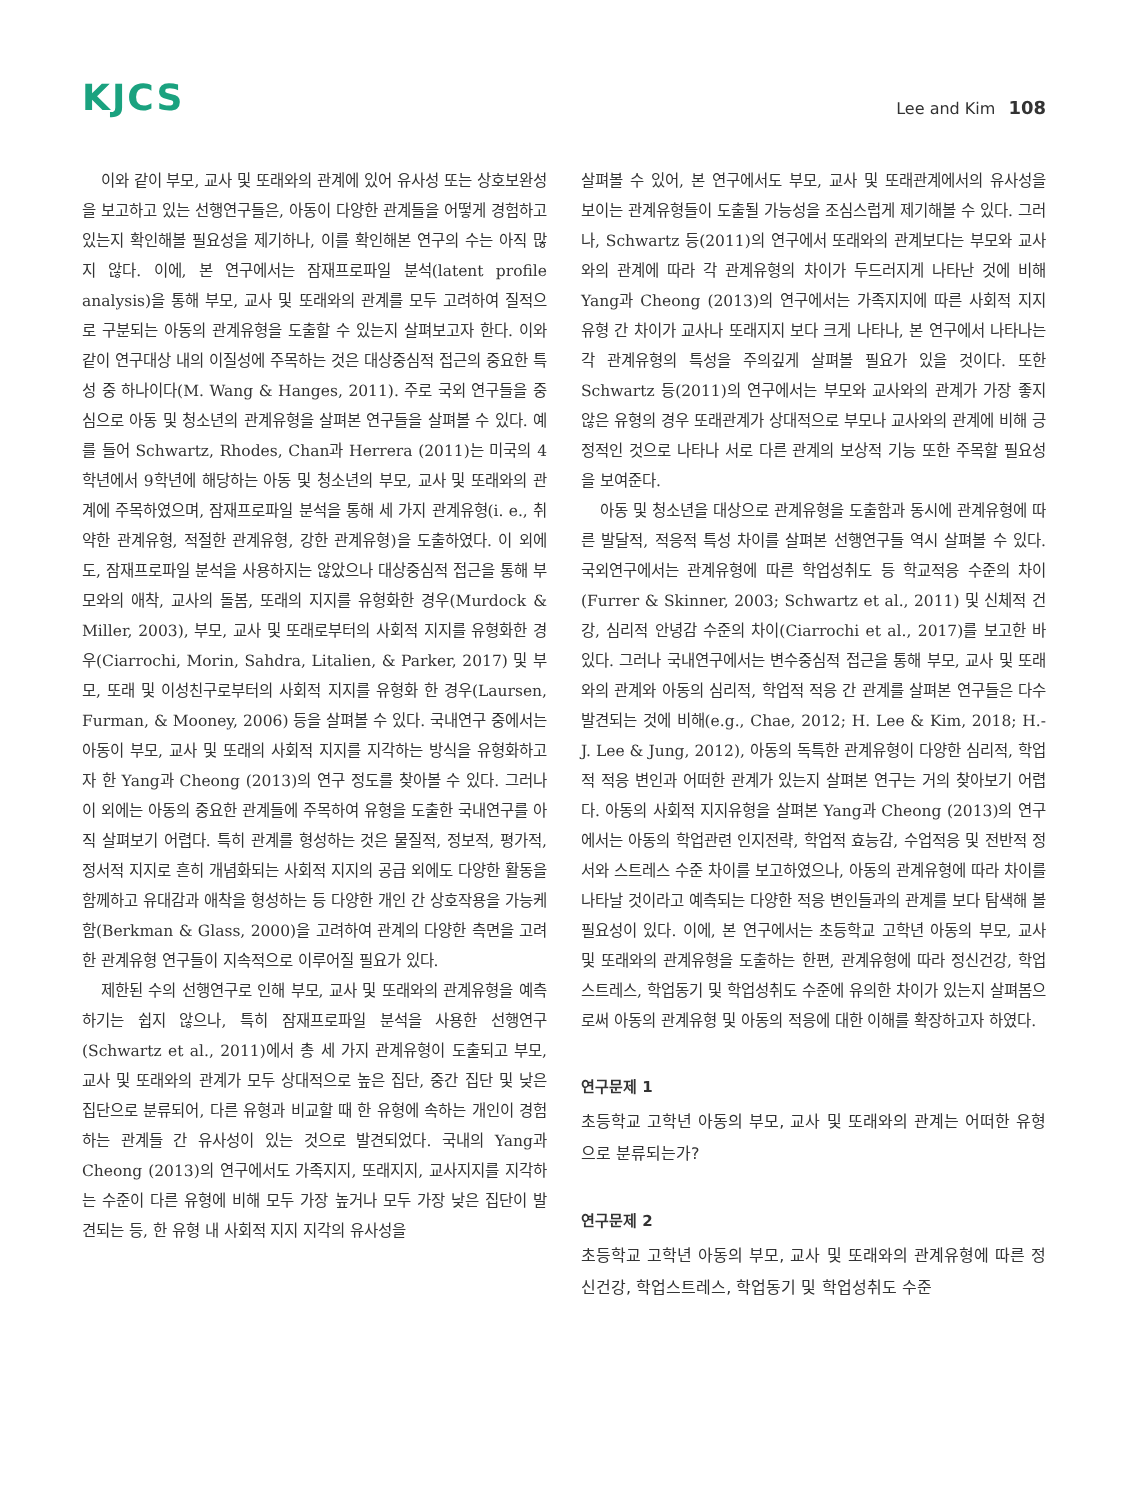KJCS
Lee and Kim 108
이와 같이 부모, 교사 및 또래와의 관계에 있어 유사성 또는 상호보완성을 보고하고 있는 선행연구들은, 아동이 다양한 관계들을 어떻게 경험하고 있는지 확인해볼 필요성을 제기하나, 이를 확인해본 연구의 수는 아직 많지 않다. 이에, 본 연구에서는 잠재프로파일 분석(latent profile analysis)을 통해 부모, 교사 및 또래와의 관계를 모두 고려하여 질적으로 구분되는 아동의 관계유형을 도출할 수 있는지 살펴보고자 한다. 이와 같이 연구대상 내의 이질성에 주목하는 것은 대상중심적 접근의 중요한 특성 중 하나이다(M. Wang & Hanges, 2011). 주로 국외 연구들을 중심으로 아동 및 청소년의 관계유형을 살펴본 연구들을 살펴볼 수 있다. 예를 들어 Schwartz, Rhodes, Chan과 Herrera (2011)는 미국의 4학년에서 9학년에 해당하는 아동 및 청소년의 부모, 교사 및 또래와의 관계에 주목하였으며, 잠재프로파일 분석을 통해 세 가지 관계유형(i. e., 취약한 관계유형, 적절한 관계유형, 강한 관계유형)을 도출하였다. 이 외에도, 잠재프로파일 분석을 사용하지는 않았으나 대상중심적 접근을 통해 부모와의 애착, 교사의 돌봄, 또래의 지지를 유형화한 경우(Murdock & Miller, 2003), 부모, 교사 및 또래로부터의 사회적 지지를 유형화한 경우(Ciarrochi, Morin, Sahdra, Litalien, & Parker, 2017) 및 부모, 또래 및 이성친구로부터의 사회적 지지를 유형화 한 경우(Laursen, Furman, & Mooney, 2006) 등을 살펴볼 수 있다. 국내연구 중에서는 아동이 부모, 교사 및 또래의 사회적 지지를 지각하는 방식을 유형화하고자 한 Yang과 Cheong (2013)의 연구 정도를 찾아볼 수 있다. 그러나 이 외에는 아동의 중요한 관계들에 주목하여 유형을 도출한 국내연구를 아직 살펴보기 어렵다. 특히 관계를 형성하는 것은 물질적, 정보적, 평가적, 정서적 지지로 흔히 개념화되는 사회적 지지의 공급 외에도 다양한 활동을 함께하고 유대감과 애착을 형성하는 등 다양한 개인 간 상호작용을 가능케 함(Berkman & Glass, 2000)을 고려하여 관계의 다양한 측면을 고려한 관계유형 연구들이 지속적으로 이루어질 필요가 있다.
제한된 수의 선행연구로 인해 부모, 교사 및 또래와의 관계유형을 예측하기는 쉽지 않으나, 특히 잠재프로파일 분석을 사용한 선행연구(Schwartz et al., 2011)에서 총 세 가지 관계유형이 도출되고 부모, 교사 및 또래와의 관계가 모두 상대적으로 높은 집단, 중간 집단 및 낮은 집단으로 분류되어, 다른 유형과 비교할 때 한 유형에 속하는 개인이 경험하는 관계들 간 유사성이 있는 것으로 발견되었다. 국내의 Yang과 Cheong (2013)의 연구에서도 가족지지, 또래지지, 교사지지를 지각하는 수준이 다른 유형에 비해 모두 가장 높거나 모두 가장 낮은 집단이 발견되는 등, 한 유형 내 사회적 지지 지각의 유사성을
살펴볼 수 있어, 본 연구에서도 부모, 교사 및 또래관계에서의 유사성을 보이는 관계유형들이 도출될 가능성을 조심스럽게 제기해볼 수 있다. 그러나, Schwartz 등(2011)의 연구에서 또래와의 관계보다는 부모와 교사와의 관계에 따라 각 관계유형의 차이가 두드러지게 나타난 것에 비해 Yang과 Cheong (2013)의 연구에서는 가족지지에 따른 사회적 지지 유형 간 차이가 교사나 또래지지 보다 크게 나타나, 본 연구에서 나타나는 각 관계유형의 특성을 주의깊게 살펴볼 필요가 있을 것이다. 또한 Schwartz 등(2011)의 연구에서는 부모와 교사와의 관계가 가장 좋지 않은 유형의 경우 또래관계가 상대적으로 부모나 교사와의 관계에 비해 긍정적인 것으로 나타나 서로 다른 관계의 보상적 기능 또한 주목할 필요성을 보여준다.
아동 및 청소년을 대상으로 관계유형을 도출함과 동시에 관계유형에 따른 발달적, 적응적 특성 차이를 살펴본 선행연구들 역시 살펴볼 수 있다. 국외연구에서는 관계유형에 따른 학업성취도 등 학교적응 수준의 차이(Furrer & Skinner, 2003; Schwartz et al., 2011) 및 신체적 건강, 심리적 안녕감 수준의 차이(Ciarrochi et al., 2017)를 보고한 바 있다. 그러나 국내연구에서는 변수중심적 접근을 통해 부모, 교사 및 또래와의 관계와 아동의 심리적, 학업적 적응 간 관계를 살펴본 연구들은 다수 발견되는 것에 비해(e.g., Chae, 2012; H. Lee & Kim, 2018; H.-J. Lee & Jung, 2012), 아동의 독특한 관계유형이 다양한 심리적, 학업적 적응 변인과 어떠한 관계가 있는지 살펴본 연구는 거의 찾아보기 어렵다. 아동의 사회적 지지유형을 살펴본 Yang과 Cheong (2013)의 연구에서는 아동의 학업관련 인지전략, 학업적 효능감, 수업적응 및 전반적 정서와 스트레스 수준 차이를 보고하였으나, 아동의 관계유형에 따라 차이를 나타날 것이라고 예측되는 다양한 적응 변인들과의 관계를 보다 탐색해 볼 필요성이 있다. 이에, 본 연구에서는 초등학교 고학년 아동의 부모, 교사 및 또래와의 관계유형을 도출하는 한편, 관계유형에 따라 정신건강, 학업스트레스, 학업동기 및 학업성취도 수준에 유의한 차이가 있는지 살펴봄으로써 아동의 관계유형 및 아동의 적응에 대한 이해를 확장하고자 하였다.
연구문제 1
초등학교 고학년 아동의 부모, 교사 및 또래와의 관계는 어떠한 유형으로 분류되는가?
연구문제 2
초등학교 고학년 아동의 부모, 교사 및 또래와의 관계유형에 따른 정신건강, 학업스트레스, 학업동기 및 학업성취도 수준